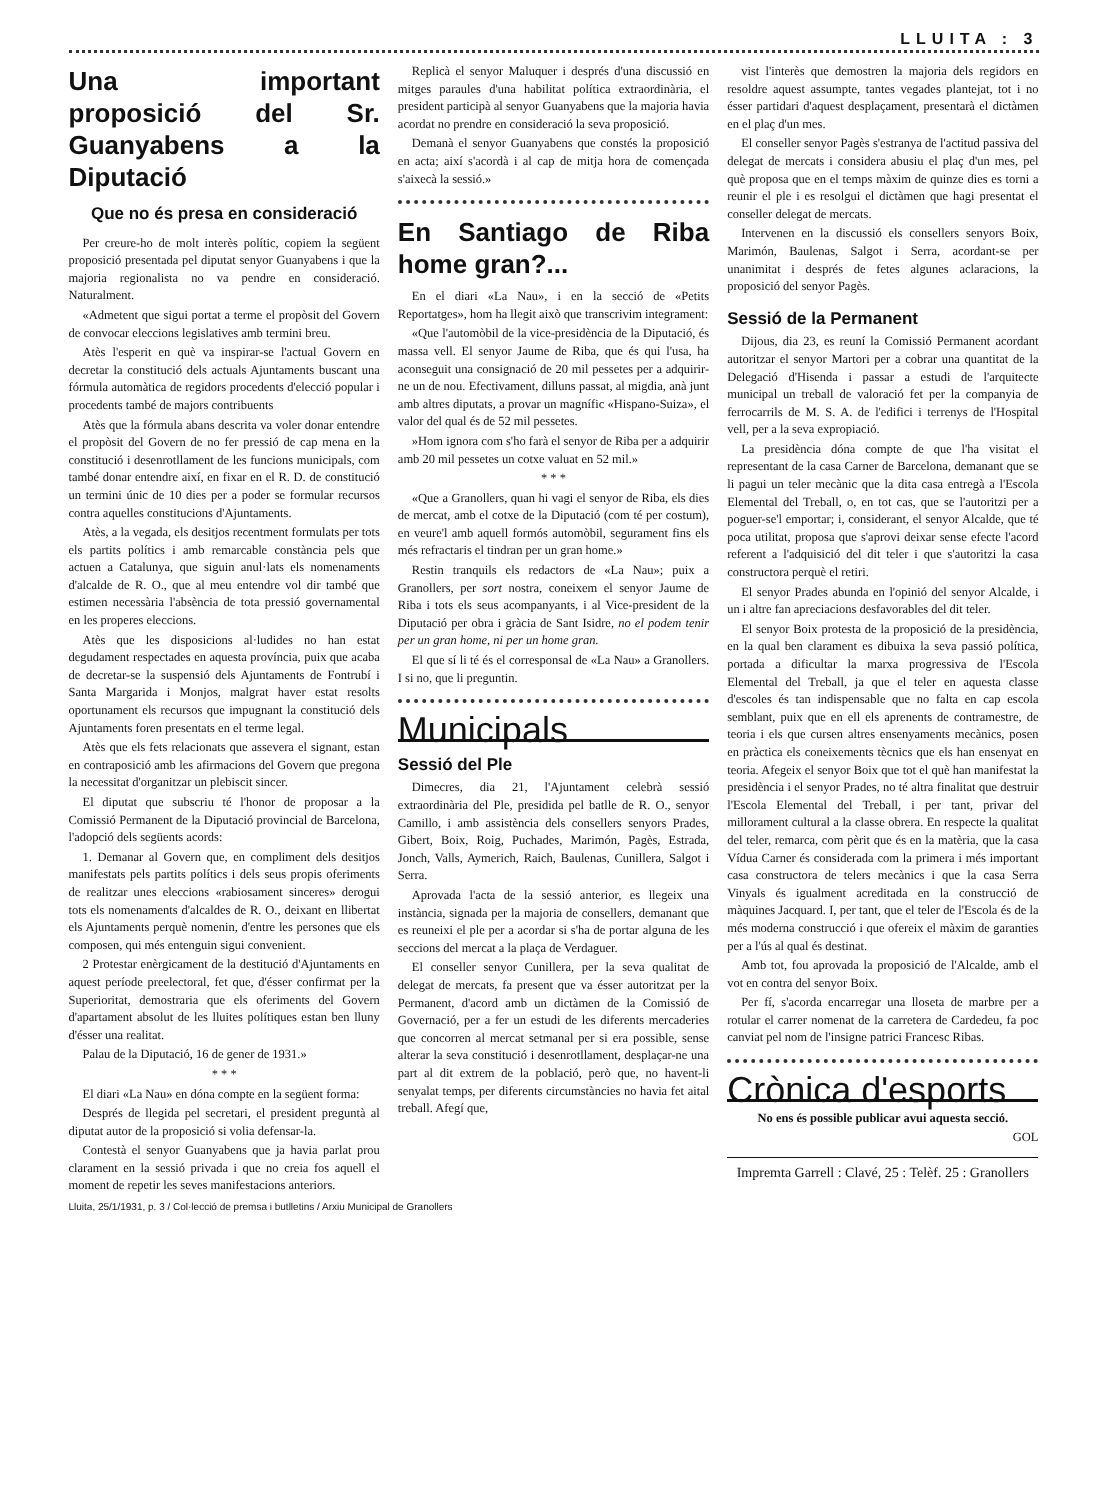LLUITA : 3
Una important proposició del Sr. Guanyabens a la Diputació
Que no és presa en consideració
Per creure-ho de molt interès polític, copiem la següent proposició presentada pel diputat senyor Guanyabens i que la majoria regionalista no va pendre en consideració. Naturalment.
«Admetent que sigui portat a terme el propòsit del Govern de convocar eleccions legislatives amb termini breu.
Atès l'esperit en què va inspirar-se l'actual Govern en decretar la constitució dels actuals Ajuntaments buscant una fórmula automàtica de regidors procedents d'elecció popular i procedents també de majors contribuents
Atès que la fórmula abans descrita va voler donar entendre el propòsit del Govern de no fer pressió de cap mena en la constitució i desenrotllament de les funcions municipals, com també donar entendre així, en fixar en el R. D. de constitució un termini únic de 10 dies per a poder se formular recursos contra aquelles constitucions d'Ajuntaments.
Atès, a la vegada, els desitjos recentment formulats per tots els partits polítics i amb remarcable constància pels que actuen a Catalunya, que siguin anul·lats els nomenaments d'alcalde de R. O., que al meu entendre vol dir també que estimen necessària l'absència de tota pressió governamental en les properes eleccions.
Atès que les disposicions al·ludides no han estat degudament respectades en aquesta província, puix que acaba de decretar-se la suspensió dels Ajuntaments de Fontrubí i Santa Margarida i Monjos, malgrat haver estat resolts oportunament els recursos que impugnant la constitució dels Ajuntaments foren presentats en el terme legal.
Atès que els fets relacionats que assevera el signant, estan en contraposició amb les afirmacions del Govern que pregona la necessitat d'organitzar un plebiscit sincer.
El diputat que subscriu té l'honor de proposar a la Comissió Permanent de la Diputació provincial de Barcelona, l'adopció dels següents acords:
1. Demanar al Govern que, en compliment dels desitjos manifestats pels partits polítics i dels seus propis oferiments de realitzar unes eleccions «rabiosament sinceres» derogui tots els nomenaments d'alcaldes de R. O., deixant en llibertat els Ajuntaments perquè nomenin, d'entre les persones que els composen, qui més entenguin sigui convenient.
2 Protestar enèrgicament de la destitució d'Ajuntaments en aquest període preelectoral, fet que, d'ésser confirmat per la Superioritat, demostraria que els oferiments del Govern d'apartament absolut de les lluites polítiques estan ben lluny d'ésser una realitat.
Palau de la Diputació, 16 de gener de 1931.»
* * *
El diari «La Nau» en dóna compte en la següent forma:
Després de llegida pel secretari, el president preguntà al diputat autor de la proposició si volia defensar-la.
Contestà el senyor Guanyabens que ja havia parlat prou clarament en la sessió privada i que no creia fos aquell el moment de repetir les seves manifestacions anteriors.
Replicà el senyor Maluquer i després d'una discussió en mitges paraules d'una habilitat política extraordinària, el president participà al senyor Guanyabens que la majoria havia acordat no prendre en consideració la seva proposició.
Demanà el senyor Guanyabens que constés la proposició en acta; així s'acordà i al cap de mitja hora de començada s'aixecà la sessió.»
En Santiago de Riba home gran?...
En el diari «La Nau», i en la secció de «Petits Reportatges», hom ha llegit això que transcrivim integrament:
«Que l'automòbil de la vice-presidència de la Diputació, és massa vell. El senyor Jaume de Riba, que és qui l'usa, ha aconseguit una consignació de 20 mil pessetes per a adquirir-ne un de nou. Efectivament, dilluns passat, al migdia, anà junt amb altres diputats, a provar un magnífic «Hispano-Suiza», el valor del qual és de 52 mil pessetes.
»Hom ignora com s'ho farà el senyor de Riba per a adquirir amb 20 mil pessetes un cotxe valuat en 52 mil.»
* * *
«Que a Granollers, quan hi vagi el senyor de Riba, els dies de mercat, amb el cotxe de la Diputació (com té per costum), en veure'l amb aquell formós automòbil, segurament fins els més refractaris el tindran per un gran home.»
Restin tranquils els redactors de «La Nau»; puix a Granollers, per sort nostra, coneixem el senyor Jaume de Riba i tots els seus acompanyants, i al Vice-president de la Diputació per obra i gràcia de Sant Isidre, no el podem tenir per un gran home, ni per un home gran.
El que sí li té és el corresponsal de «La Nau» a Granollers. I si no, que li preguntin.
Municipals
Sessió del Ple
Dimecres, dia 21, l'Ajuntament celebrà sessió extraordinària del Ple, presidida pel batlle de R. O., senyor Camillo, i amb assistència dels consellers senyors Prades, Gibert, Boix, Roig, Puchades, Marimón, Pagès, Estrada, Jonch, Valls, Aymerich, Raich, Baulenas, Cunillera, Salgot i Serra.
Aprovada l'acta de la sessió anterior, es llegeix una instància, signada per la majoria de consellers, demanant que es reuneixi el ple per a acordar si s'ha de portar alguna de les seccions del mercat a la plaça de Verdaguer.
El conseller senyor Cunillera, per la seva qualitat de delegat de mercats, fa present que va ésser autoritzat per la Permanent, d'acord amb un dictàmen de la Comissió de Governació, per a fer un estudi de les diferents mercaderies que concorren al mercat setmanal per si era possible, sense alterar la seva constitució i desenrotllament, desplaçar-ne una part al dit extrem de la població, però que, no havent-li senyalat temps, per diferents circumstàncies no havia fet aital treball. Afegí que,
vist l'interès que demostren la majoria dels regidors en resoldre aquest assumpte, tantes vegades plantejat, tot i no ésser partidari d'aquest desplaçament, presentarà el dictàmen en el plaç d'un mes.
El conseller senyor Pagès s'estranya de l'actitud passiva del delegat de mercats i considera abusiu el plaç d'un mes, pel què proposa que en el temps màxim de quinze dies es torni a reunir el ple i es resolgui el dictàmen que hagi presentat el conseller delegat de mercats.
Intervenen en la discussió els consellers senyors Boix, Marimón, Baulenas, Salgot i Serra, acordant-se per unanimitat i després de fetes algunes aclaracions, la proposició del senyor Pagès.
Sessió de la Permanent
Dijous, dia 23, es reuní la Comissió Permanent acordant autoritzar el senyor Martori per a cobrar una quantitat de la Delegació d'Hisenda i passar a estudi de l'arquitecte municipal un treball de valoració fet per la companyia de ferrocarrils de M. S. A. de l'edifici i terrenys de l'Hospital vell, per a la seva expropiació.
La presidència dóna compte de que l'ha visitat el representant de la casa Carner de Barcelona, demanant que se li pagui un teler mecànic que la dita casa entregà a l'Escola Elemental del Treball, o, en tot cas, que se l'autoritzi per a poguer-se'l emportar; i, considerant, el senyor Alcalde, que té poca utilitat, proposa que s'aprovi deixar sense efecte l'acord referent a l'adquisició del dit teler i que s'autoritzi la casa constructora perquè el retiri.
El senyor Prades abunda en l'opinió del senyor Alcalde, i un i altre fan apreciacions desfavorables del dit teler.
El senyor Boix protesta de la proposició de la presidència, en la qual ben clarament es dibuixa la seva passió política, portada a dificultar la marxa progressiva de l'Escola Elemental del Treball, ja que el teler en aquesta classe d'escoles és tan indispensable que no falta en cap escola semblant, puix que en ell els aprenents de contramestre, de teoria i els que cursen altres ensenyaments mecànics, posen en pràctica els coneixements tècnics que els han ensenyat en teoria. Afegeix el senyor Boix que tot el què han manifestat la presidència i el senyor Prades, no té altra finalitat que destruir l'Escola Elemental del Treball, i per tant, privar del millorament cultural a la classe obrera. En respecte la qualitat del teler, remarca, com pèrit que és en la matèria, que la casa Vídua Carner és considerada com la primera i més important casa constructora de telers mecànics i que la casa Serra Vinyals és igualment acreditada en la construcció de màquines Jacquard. I, per tant, que el teler de l'Escola és de la més moderna construcció i que ofereix el màxim de garanties per a l'ús al qual és destinat.
Amb tot, fou aprovada la proposició de l'Alcalde, amb el vot en contra del senyor Boix.
Per fí, s'acorda encarregar una lloseta de marbre per a rotular el carrer nomenat de la carretera de Cardedeu, fa poc canviat pel nom de l'insigne patrici Francesc Ribas.
Crònica d'esports
No ens és possible publicar avui aquesta secció.
GOL
Impremta Garrell : Clavé, 25 : Telèf. 25 : Granollers
Lluita, 25/1/1931, p. 3 / Col·lecció de premsa i butlletins / Arxiu Municipal de Granollers